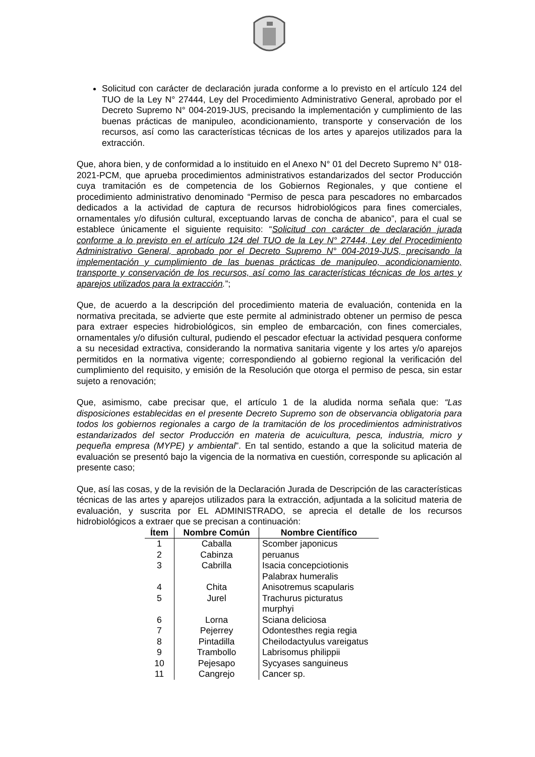Solicitud con carácter de declaración jurada conforme a lo previsto en el artículo 124 del TUO de la Ley N° 27444, Ley del Procedimiento Administrativo General, aprobado por el Decreto Supremo N° 004-2019-JUS, precisando la implementación y cumplimiento de las buenas prácticas de manipuleo, acondicionamiento, transporte y conservación de los recursos, así como las características técnicas de los artes y aparejos utilizados para la extracción.
Que, ahora bien, y de conformidad a lo instituido en el Anexo N° 01 del Decreto Supremo N° 018-2021-PCM, que aprueba procedimientos administrativos estandarizados del sector Producción cuya tramitación es de competencia de los Gobiernos Regionales, y que contiene el procedimiento administrativo denominado “Permiso de pesca para pescadores no embarcados dedicados a la actividad de captura de recursos hidrobiológicos para fines comerciales, ornamentales y/o difusión cultural, exceptuando larvas de concha de abanico”, para el cual se establece únicamente el siguiente requisito: “Solicitud con carácter de declaración jurada conforme a lo previsto en el artículo 124 del TUO de la Ley N° 27444, Ley del Procedimiento Administrativo General, aprobado por el Decreto Supremo N° 004-2019-JUS, precisando la implementación y cumplimiento de las buenas prácticas de manipuleo, acondicionamiento, transporte y conservación de los recursos, así como las características técnicas de los artes y aparejos utilizados para la extracción.”;
Que, de acuerdo a la descripción del procedimiento materia de evaluación, contenida en la normativa precitada, se advierte que este permite al administrado obtener un permiso de pesca para extraer especies hidrobiológicos, sin empleo de embarcación, con fines comerciales, ornamentales y/o difusión cultural, pudiendo el pescador efectuar la actividad pesquera conforme a su necesidad extractiva, considerando la normativa sanitaria vigente y los artes y/o aparejos permitidos en la normativa vigente; correspondiendo al gobierno regional la verificación del cumplimiento del requisito, y emisión de la Resolución que otorga el permiso de pesca, sin estar sujeto a renovación;
Que, asimismo, cabe precisar que, el artículo 1 de la aludida norma señala que: “Las disposiciones establecidas en el presente Decreto Supremo son de observancia obligatoria para todos los gobiernos regionales a cargo de la tramitación de los procedimientos administrativos estandarizados del sector Producción en materia de acuicultura, pesca, industria, micro y pequeña empresa (MYPE) y ambiental”. En tal sentido, estando a que la solicitud materia de evaluación se presentó bajo la vigencia de la normativa en cuestión, corresponde su aplicación al presente caso;
Que, así las cosas, y de la revisión de la Declaración Jurada de Descripción de las características técnicas de las artes y aparejos utilizados para la extracción, adjuntada a la solicitud materia de evaluación, y suscrita por EL ADMINISTRADO, se aprecia el detalle de los recursos hidrobiológicos a extraer que se precisan a continuación:
| Ítem | Nombre Común | Nombre Científico |
| --- | --- | --- |
| 1 | Caballa | Scomber japonicus |
| 2 | Cabinza | peruanus |
| 3 | Cabrilla | Isacia concepciotionis Palabrax humeralis |
| 4 | Chita | Anisotremus scapularis |
| 5 | Jurel | Trachurus picturatus murphyi |
| 6 | Lorna | Sciana deliciosa |
| 7 | Pejerrey | Odontesthes regia regia |
| 8 | Pintadilla | Cheilodactyulus vareigatus |
| 9 | Trambollo | Labrisomus philippii |
| 10 | Pejesapo | Sycyases sanguineus |
| 11 | Cangrejo | Cancer sp. |